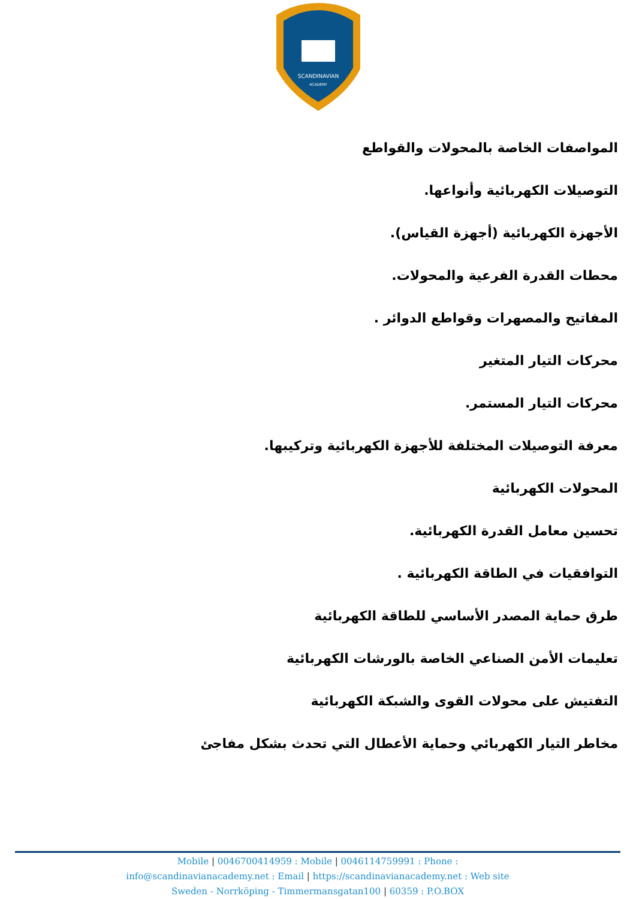SCANDINAVIAN
ACADEMY
المواصفات الخاصة بالمحولات والقواطع
التوصيلات الكهربائية وأنواعها.
الأجهزة الكهربائية (أجهزة القياس).
محطات القدرة الفرعية والمحولات.
المفاتيح والمصهرات وقواطع الدوائر .
محركات التيار المتغير
محركات التيار المستمر.
معرفة التوصيلات المختلفة للأجهزة الكهربائية وتركيبها.
المحولات الكهربائية
تحسين معامل القدرة الكهربائية.
التوافقيات في الطاقة الكهربائية .
طرق حماية المصدر الأساسي للطاقة الكهربائية
تعليمات الأمن الصناعي الخاصة بالورشات الكهربائية
التفتيش على محولات القوى والشبكة الكهربائية
مخاطر التيار الكهربائي وحماية الأعطال التي تحدث بشكل مفاجئ
Mobile | 0046700414959 : Mobile | 0046114759991 : Phone :
info@scandinavianacademy.net : Email | https://scandinavianacademy.net : Web site
Sweden - Norrköping - Timmermansgatan100 | 60359 : P.O.BOX